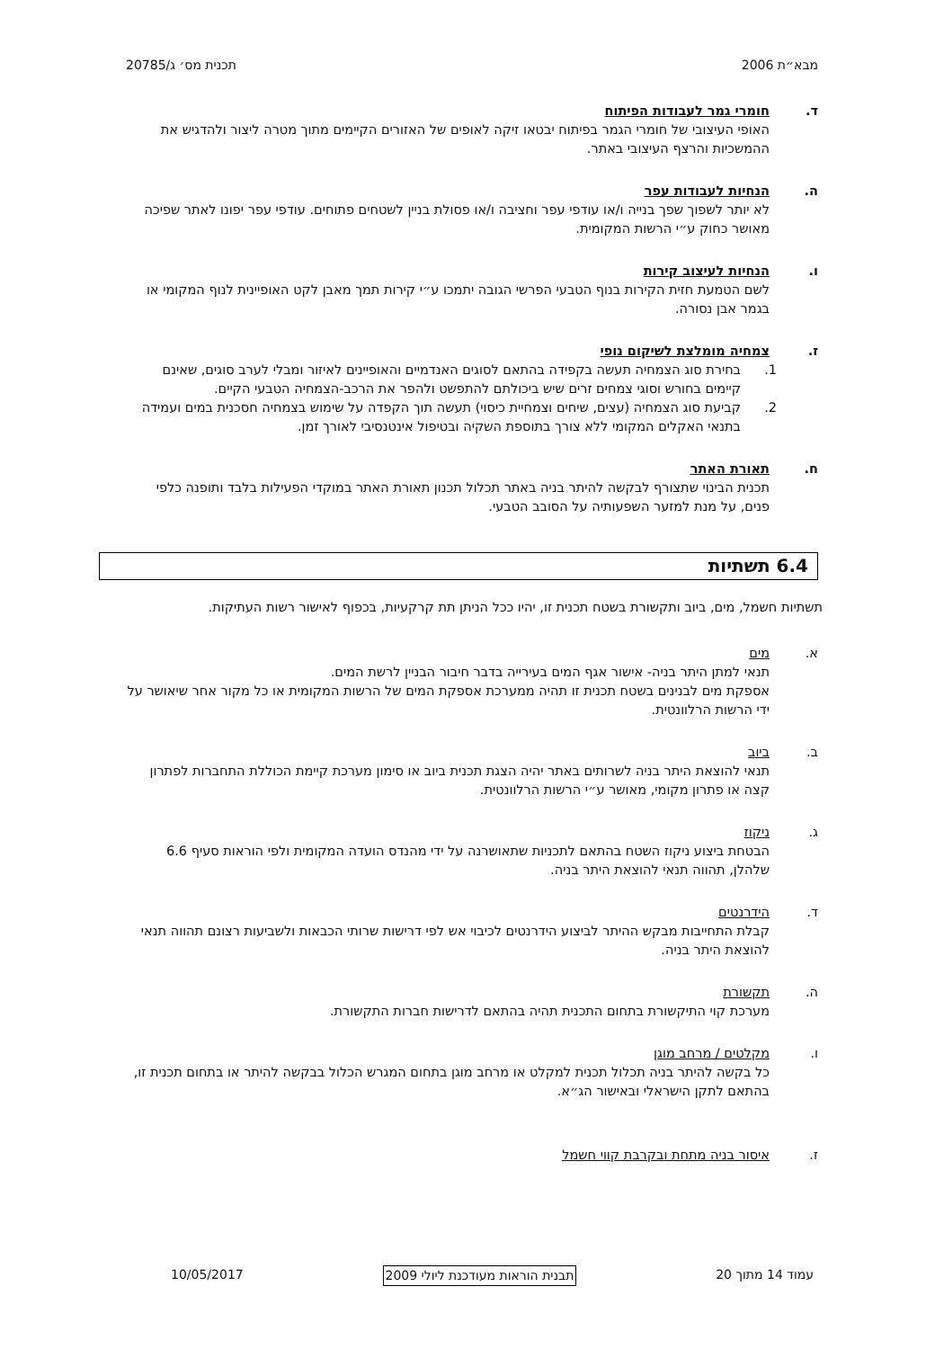מבא״ת 2006 תכנית מס׳ ג/20785
ד. חומרי גמר לעבודות הפיתוח
האופי העיצובי של חומרי הגמר בפיתוח יבטאו זיקה לאופים של האזורים הקיימים מתוך מטרה ליצור ולהדגיש את ההמשכיות והרצף העיצובי באתר.
ה. הנחיות לעבודות עפר
לא יותר לשפוך שפך בנייה ו/או עודפי עפר וחציבה ו/או פסולת בניין לשטחים פתוחים. עודפי עפר יפונו לאתר שפיכה מאושר כחוק ע״י הרשות המקומית.
ו. הנחיות לעיצוב קירות
לשם הטמעת חזית הקירות בנוף הטבעי הפרשי הגובה יתמכו ע״י קירות תמך מאבן לקט האופיינית לנוף המקומי או בגמר אבן נסורה.
ז. צמחיה מומלצת לשיקום נופי
1. בחירת סוג הצמחיה תעשה בקפידה בהתאם לסוגים האנדמיים והאופיינים לאיזור ומבלי לערב סוגים, שאינם קיימים בחורש וסוגי צמחים זרים שיש ביכולתם להתפשט ולהפר את הרכב-הצמחיה הטבעי הקיים.
2. קביעת סוג הצמחיה (עצים, שיחים וצמחיית כיסוי) תעשה תוך הקפדה על שימוש בצמחיה חסכנית במים ועמידה בתנאי האקלים המקומי ללא צורך בתוספת השקיה ובטיפול אינטנסיבי לאורך זמן.
ח. תאורת האתר
תכנית הבינוי שתצורף לבקשה להיתר בניה באתר תכלול תכנון תאורת האתר במוקדי הפעילות בלבד ותופנה כלפי פנים, על מנת למזער השפעותיה על הסובב הטבעי.
6.4 תשתיות
תשתיות חשמל, מים, ביוב ותקשורת בשטח תכנית זו, יהיו ככל הניתן תת קרקעיות, בכפוף לאישור רשות העתיקות.
א. מים
תנאי למתן היתר בניה- אישור אגף המים בעירייה בדבר חיבור הבניין לרשת המים.
אספקת מים לבנינים בשטח תכנית זו תהיה ממערכת אספקת המים של הרשות המקומית או כל מקור אחר שיאושר על ידי הרשות הרלוונטית.
ב. ביוב
תנאי להוצאת היתר בניה לשרותים באתר יהיה הצגת תכנית ביוב או סימון מערכת קיימת הכוללת התחברות לפתרון קצה או פתרון מקומי, מאושר ע״י הרשות הרלוונטית.
ג. ניקוז
הבטחת ביצוע ניקוז השטח בהתאם לתכניות שתאושרנה על ידי מהנדס הועדה המקומית ולפי הוראות סעיף 6.6 שלהלן, תהווה תנאי להוצאת היתר בניה.
ד. הידרנטים
קבלת התחייבות מבקש ההיתר לביצוע הידרנטים לכיבוי אש לפי דרישות שרותי הכבאות ולשביעות רצונם תהווה תנאי להוצאת היתר בניה.
ה. תקשורת
מערכת קוי התיקשורת בתחום התכנית תהיה בהתאם לדרישות חברות התקשורת.
ו. מקלטים / מרחב מוגן
כל בקשה להיתר בניה תכלול תכנית למקלט או מרחב מוגן בתחום המגרש הכלול בבקשה להיתר או בתחום תכנית זו, בהתאם לתקן הישראלי ובאישור הג״א.
ז. איסור בניה מתחת ובקרבת קווי חשמל
עמוד 14 מתוך 20 תבנית הוראות מעודכנת ליולי 2009 10/05/2017